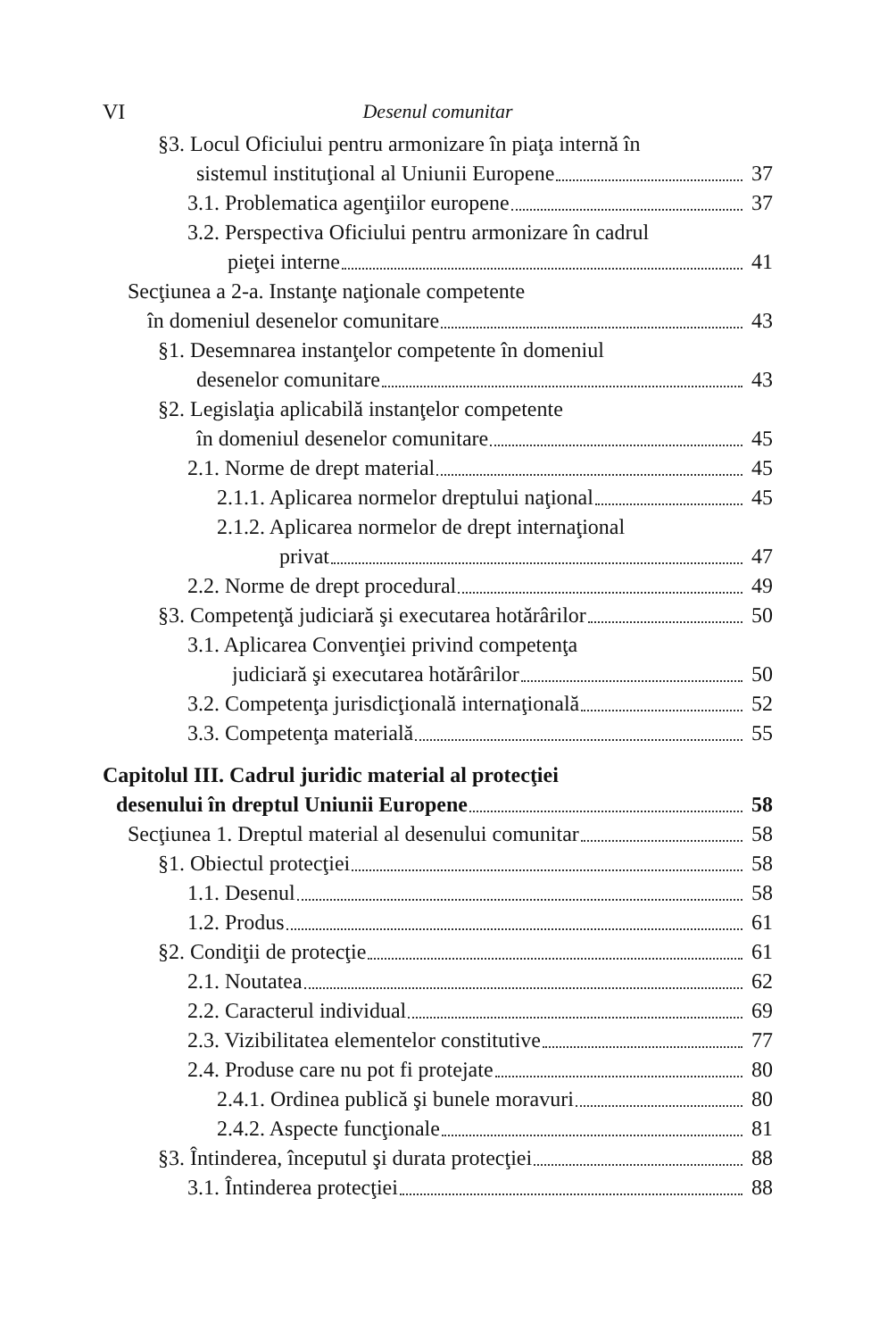VI Desenul comunitar
§3. Locul Oficiului pentru armonizare în piaţa internă în
sistemul instituţional al Uniunii Europene 37
3.1. Problematica agenţiilor europene 37
3.2. Perspectiva Oficiului pentru armonizare în cadrul
pieţei interne 41
Secţiunea a 2-a. Instanţe naţionale competente
în domeniul desenelor comunitare 43
§1. Desemnarea instanţelor competente în domeniul
desenelor comunitare 43
§2. Legislaţia aplicabilă instanţelor competente
în domeniul desenelor comunitare 45
2.1. Norme de drept material 45
2.1.1. Aplicarea normelor dreptului naţional 45
2.1.2. Aplicarea normelor de drept internaţional
privat 47
2.2. Norme de drept procedural 49
§3. Competenţă judiciară şi executarea hotărârilor 50
3.1. Aplicarea Convenţiei privind competenţa
judiciară şi executarea hotărârilor 50
3.2. Competenţa jurisdicţională internaţională 52
3.3. Competenţa materială 55
Capitolul III. Cadrul juridic material al protecţiei
desenului în dreptul Uniunii Europene 58
Secţiunea 1. Dreptul material al desenului comunitar 58
§1. Obiectul protecţiei 58
1.1. Desenul 58
1.2. Produs 61
§2. Condiţii de protecţie 61
2.1. Noutatea 62
2.2. Caracterul individual 69
2.3. Vizibilitatea elementelor constitutive 77
2.4. Produse care nu pot fi protejate 80
2.4.1. Ordinea publică şi bunele moravuri 80
2.4.2. Aspecte funcţionale 81
§3. Întinderea, începutul şi durata protecţiei 88
3.1. Întinderea protecţiei 88